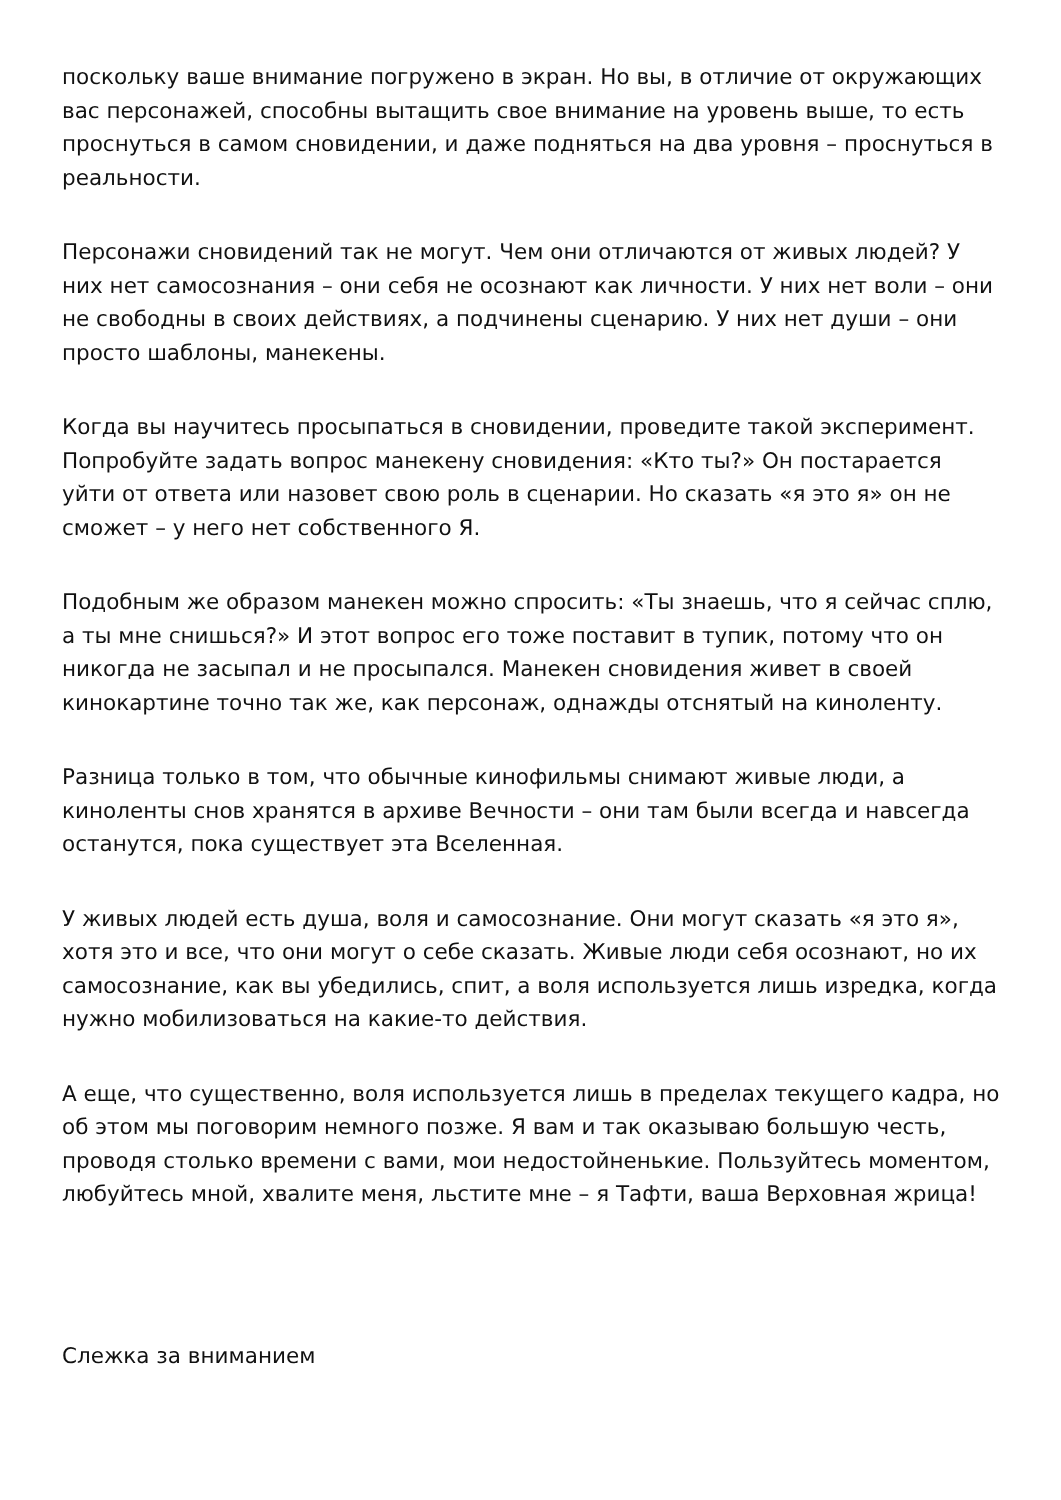поскольку ваше внимание погружено в экран. Но вы, в отличие от окружающих вас персонажей, способны вытащить свое внимание на уровень выше, то есть проснуться в самом сновидении, и даже подняться на два уровня – проснуться в реальности.
Персонажи сновидений так не могут. Чем они отличаются от живых людей? У них нет самосознания – они себя не осознают как личности. У них нет воли – они не свободны в своих действиях, а подчинены сценарию. У них нет души – они просто шаблоны, манекены.
Когда вы научитесь просыпаться в сновидении, проведите такой эксперимент. Попробуйте задать вопрос манекену сновидения: «Кто ты?» Он постарается уйти от ответа или назовет свою роль в сценарии. Но сказать «я это я» он не сможет – у него нет собственного Я.
Подобным же образом манекен можно спросить: «Ты знаешь, что я сейчас сплю, а ты мне снишься?» И этот вопрос его тоже поставит в тупик, потому что он никогда не засыпал и не просыпался. Манекен сновидения живет в своей кинокартине точно так же, как персонаж, однажды отснятый на киноленту.
Разница только в том, что обычные кинофильмы снимают живые люди, а киноленты снов хранятся в архиве Вечности – они там были всегда и навсегда останутся, пока существует эта Вселенная.
У живых людей есть душа, воля и самосознание. Они могут сказать «я это я», хотя это и все, что они могут о себе сказать. Живые люди себя осознают, но их самосознание, как вы убедились, спит, а воля используется лишь изредка, когда нужно мобилизоваться на какие-то действия.
А еще, что существенно, воля используется лишь в пределах текущего кадра, но об этом мы поговорим немного позже. Я вам и так оказываю большую честь, проводя столько времени с вами, мои недостойненькие. Пользуйтесь моментом, любуйтесь мной, хвалите меня, льстите мне – я Тафти, ваша Верховная жрица!
Слежка за вниманием